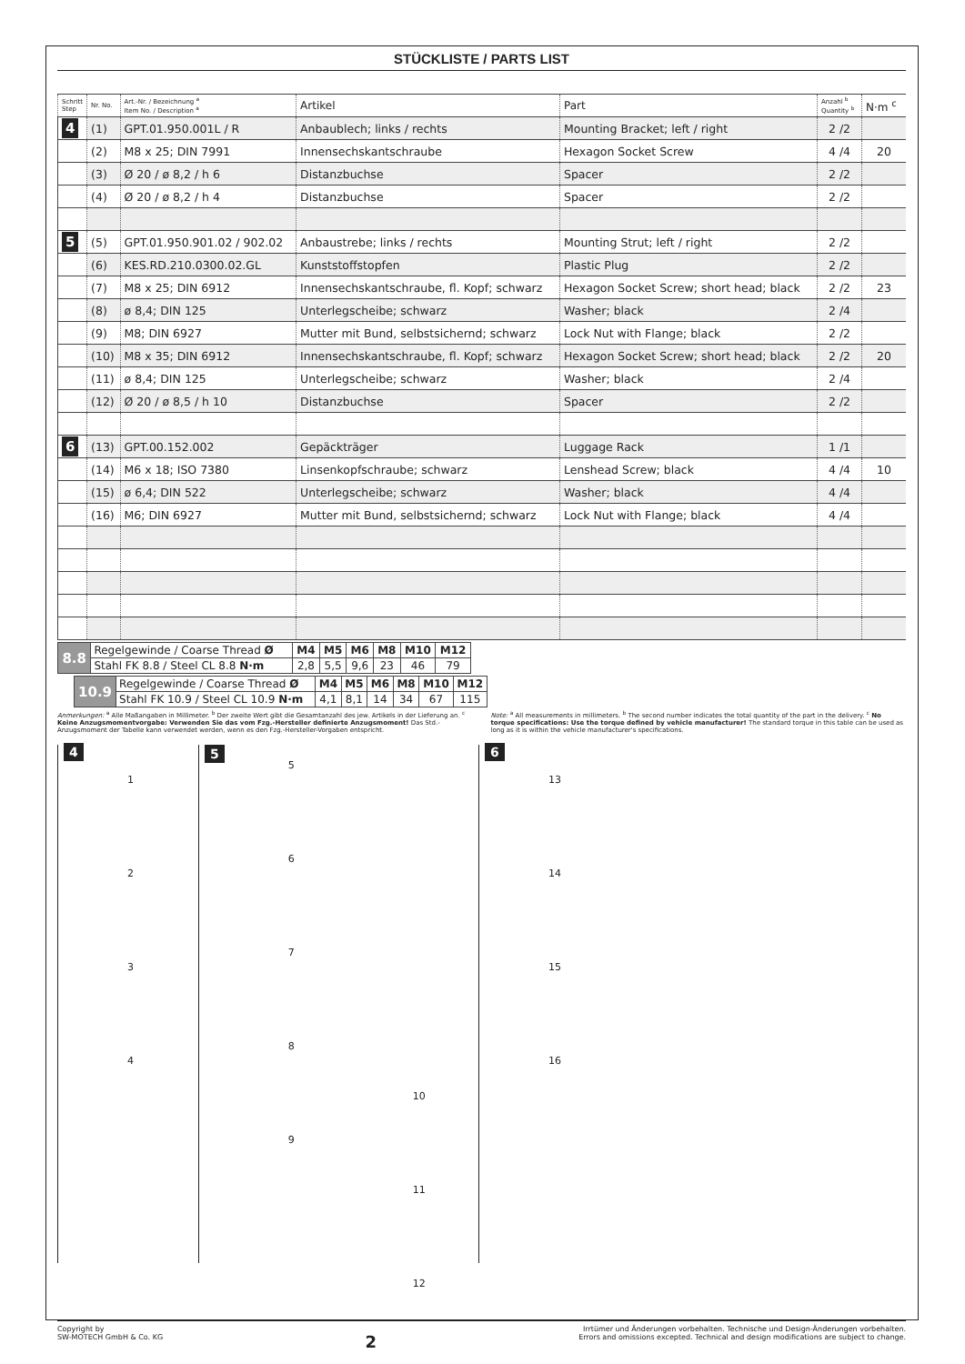STÜCKLISTE / PARTS LIST
| Schritt Step | Nr. No. | Art.-Nr. / Bezeichnung <sup>a</sup> Item No. / Description <sup>a</sup> | Artikel | Part | Anzahl <sup>b</sup> Quantity <sup>b</sup> | N·m <sup>c</sup> |
| --- | --- | --- | --- | --- | --- | --- |
| 4 | (1) | GPT.01.950.001L / R | Anbaublech; links / rechts | Mounting Bracket; left / right | 2 /2 | |
| | (2) | M8 x 25; DIN 7991 | Innensechskantschraube | Hexagon Socket Screw | 4 /4 | 20 |
| | (3) | Ø 20 / ø 8,2 / h 6 | Distanzbuchse | Spacer | 2 /2 | |
| | (4) | Ø 20 / ø 8,2 / h 4 | Distanzbuchse | Spacer | 2 /2 | |
| 5 | (5) | GPT.01.950.901.02 / 902.02 | Anbaustrebe; links / rechts | Mounting Strut; left / right | 2 /2 | |
| | (6) | KES.RD.210.0300.02.GL | Kunststoffstopfen | Plastic Plug | 2 /2 | |
| | (7) | M8 x 25; DIN 6912 | Innensechskantschraube, fl. Kopf; schwarz | Hexagon Socket Screw; short head; black | 2 /2 | 23 |
| | (8) | ø 8,4; DIN 125 | Unterlegscheibe; schwarz | Washer; black | 2 /4 | |
| | (9) | M8; DIN 6927 | Mutter mit Bund, selbstsichernd; schwarz | Lock Nut with Flange; black | 2 /2 | |
| | (10) | M8 x 35; DIN 6912 | Innensechskantschraube, fl. Kopf; schwarz | Hexagon Socket Screw; short head; black | 2 /2 | 20 |
| | (11) | ø 8,4; DIN 125 | Unterlegscheibe; schwarz | Washer; black | 2 /4 | |
| | (12) | Ø 20 / ø 8,5 / h 10 | Distanzbuchse | Spacer | 2 /2 | |
| 6 | (13) | GPT.00.152.002 | Gepäckträger | Luggage Rack | 1 /1 | |
| | (14) | M6 x 18; ISO 7380 | Linsenkopfschraube; schwarz | Lenshead Screw; black | 4 /4 | 10 |
| | (15) | ø 6,4; DIN 522 | Unterlegscheibe; schwarz | Washer; black | 4 /4 | |
| | (16) | M6; DIN 6927 | Mutter mit Bund, selbstsichernd; schwarz | Lock Nut with Flange; black | 4 /4 | |
| 8.8 | Regelgewinde / Coarse Thread Ø | M4 | M5 | M6 | M8 | M10 | M12 |
| | Stahl FK 8.8 / Steel CL 8.8 N·m | 2,8 | 5,5 | 9,6 | 23 | 46 | 79 |
| 10.9 | Regelgewinde / Coarse Thread Ø | M4 | M5 | M6 | M8 | M10 | M12 |
| | Stahl FK 10.9 / Steel CL 10.9 N·m | 4,1 | 8,1 | 14 | 34 | 67 | 115 |
Anmerkungen: <sup>a</sup> Alle Maßangaben in Millimeter. <sup>b</sup> Der zweite Wert gibt die Gesamtanzahl des jew. Artikels in der Lieferung an. <sup>c</sup> Keine Anzugsmomentvorgabe: Verwenden Sie das vom Fzg.-Hersteller definierte Anzugsmoment! Das Std.-Anzugsmoment der Tabelle kann verwendet werden, wenn es den Fzg.-Hersteller-Vorgaben entspricht.
Note: <sup>a</sup> All measurements in millimeters. <sup>b</sup> The second number indicates the total quantity of the part in the delivery. <sup>c</sup> No torque specifications: Use the torque defined by vehicle manufacturer! The standard torque in this table can be used as long as it is within the vehicle manufacturer's specifications.
4
1
2
3
4
5
5
6
7
8
9
10
11
12
6
13
14
15
16
Copyright by
SW-MOTECH GmbH & Co. KG
2
Irrtümer und Änderungen vorbehalten. Technische und Design-Änderungen vorbehalten.
Errors and omissions excepted. Technical and design modifications are subject to change.